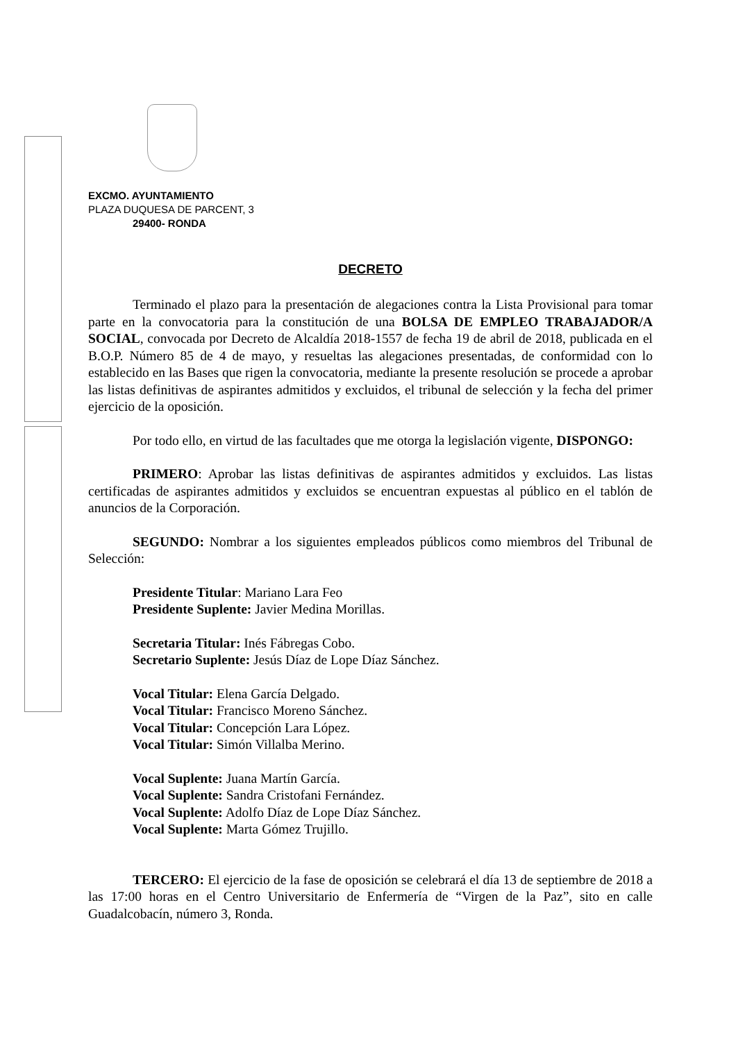EXCMO. AYUNTAMIENTO
PLAZA DUQUESA DE PARCENT, 3
29400- RONDA
DECRETO
Terminado el plazo para la presentación de alegaciones contra la Lista Provisional para tomar parte en la convocatoria para la constitución de una BOLSA DE EMPLEO TRABAJADOR/A SOCIAL, convocada por Decreto de Alcaldía 2018-1557 de fecha 19 de abril de 2018, publicada en el B.O.P. Número 85 de 4 de mayo, y resueltas las alegaciones presentadas, de conformidad con lo establecido en las Bases que rigen la convocatoria, mediante la presente resolución se procede a aprobar las listas definitivas de aspirantes admitidos y excluidos, el tribunal de selección y la fecha del primer ejercicio de la oposición.
Por todo ello, en virtud de las facultades que me otorga la legislación vigente, DISPONGO:
PRIMERO: Aprobar las listas definitivas de aspirantes admitidos y excluidos. Las listas certificadas de aspirantes admitidos y excluidos se encuentran expuestas al público en el tablón de anuncios de la Corporación.
SEGUNDO: Nombrar a los siguientes empleados públicos como miembros del Tribunal de Selección:
Presidente Titular: Mariano Lara Feo
Presidente Suplente: Javier Medina Morillas.
Secretaria Titular: Inés Fábregas Cobo.
Secretario Suplente: Jesús Díaz de Lope Díaz Sánchez.
Vocal Titular: Elena García Delgado.
Vocal Titular: Francisco Moreno Sánchez.
Vocal Titular: Concepción Lara López.
Vocal Titular: Simón Villalba Merino.
Vocal Suplente: Juana Martín García.
Vocal Suplente: Sandra Cristofani Fernández.
Vocal Suplente: Adolfo Díaz de Lope Díaz Sánchez.
Vocal Suplente: Marta Gómez Trujillo.
TERCERO: El ejercicio de la fase de oposición se celebrará el día 13 de septiembre de 2018 a las 17:00 horas en el Centro Universitario de Enfermería de “Virgen de la Paz”, sito en calle Guadalcobacín, número 3, Ronda.